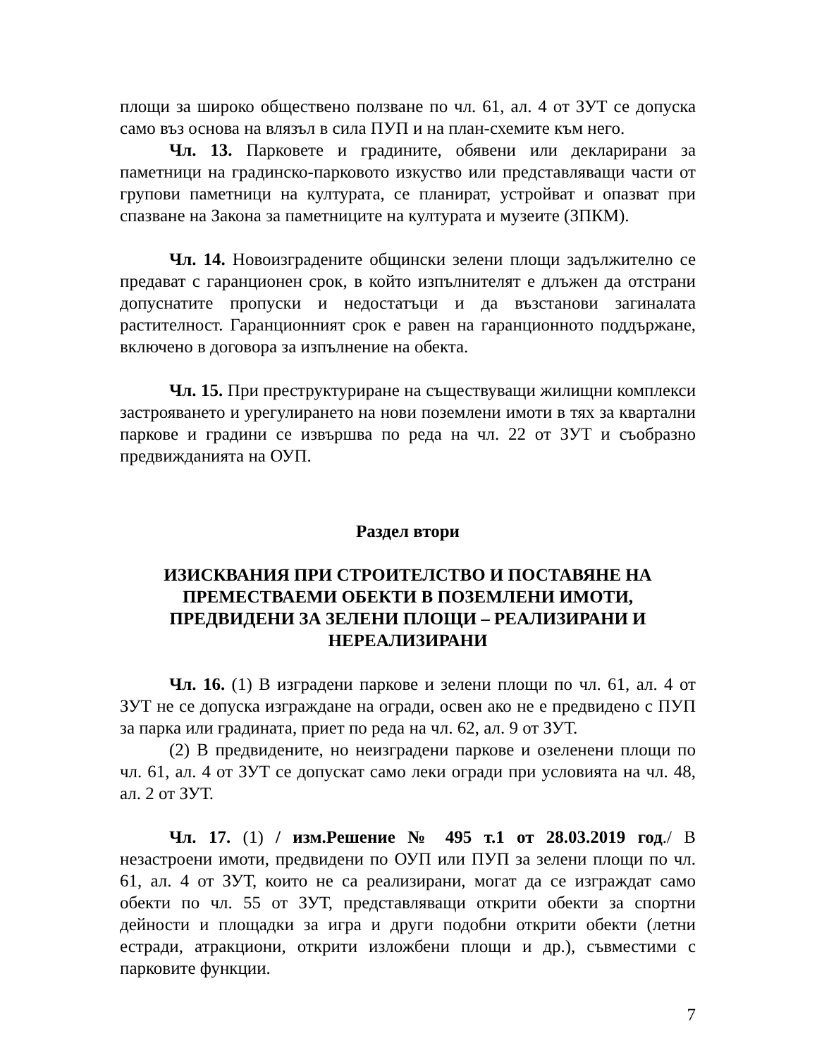площи за широко обществено ползване по чл. 61, ал. 4 от ЗУТ се допуска само въз основа на влязъл в сила ПУП и на план-схемите към него.
Чл. 13. Парковете и градините, обявени или декларирани за паметници на градинско-парковото изкуство или представляващи части от групови паметници на културата, се планират, устройват и опазват при спазване на Закона за паметниците на културата и музеите (ЗПКМ).
Чл. 14. Новоизградените общински зелени площи задължително се предават с гаранционен срок, в който изпълнителят е длъжен да отстрани допуснатите пропуски и недостатъци и да възстанови загиналата растителност. Гаранционният срок е равен на гаранционното поддържане, включено в договора за изпълнение на обекта.
Чл. 15. При преструктуриране на съществуващи жилищни комплекси застрояването и урегулирането на нови поземлени имоти в тях за квартални паркове и градини се извършва по реда на чл. 22 от ЗУТ и съобразно предвижданията на ОУП.
Раздел втори
ИЗИСКВАНИЯ ПРИ СТРОИТЕЛСТВО И ПОСТАВЯНЕ НА ПРЕМЕСТВАЕМИ ОБЕКТИ В ПОЗЕМЛЕНИ ИМОТИ, ПРЕДВИДЕНИ ЗА ЗЕЛЕНИ ПЛОЩИ – РЕАЛИЗИРАНИ И НЕРЕАЛИЗИРАНИ
Чл. 16. (1) В изградени паркове и зелени площи по чл. 61, ал. 4 от ЗУТ не се допуска изграждане на огради, освен ако не е предвидено с ПУП за парка или градината, приет по реда на чл. 62, ал. 9 от ЗУТ.
(2) В предвидените, но неизградени паркове и озеленени площи по чл. 61, ал. 4 от ЗУТ се допускат само леки огради при условията на чл. 48, ал. 2 от ЗУТ.
Чл. 17. (1) / изм.Решение № 495 т.1 от 28.03.2019 год./ В незастроени имоти, предвидени по ОУП или ПУП за зелени площи по чл. 61, ал. 4 от ЗУТ, които не са реализирани, могат да се изграждат само обекти по чл. 55 от ЗУТ, представляващи открити обекти за спортни дейности и площадки за игра и други подобни открити обекти (летни естради, атракциони, открити изложбени площи и др.), съвместими с парковите функции.
7